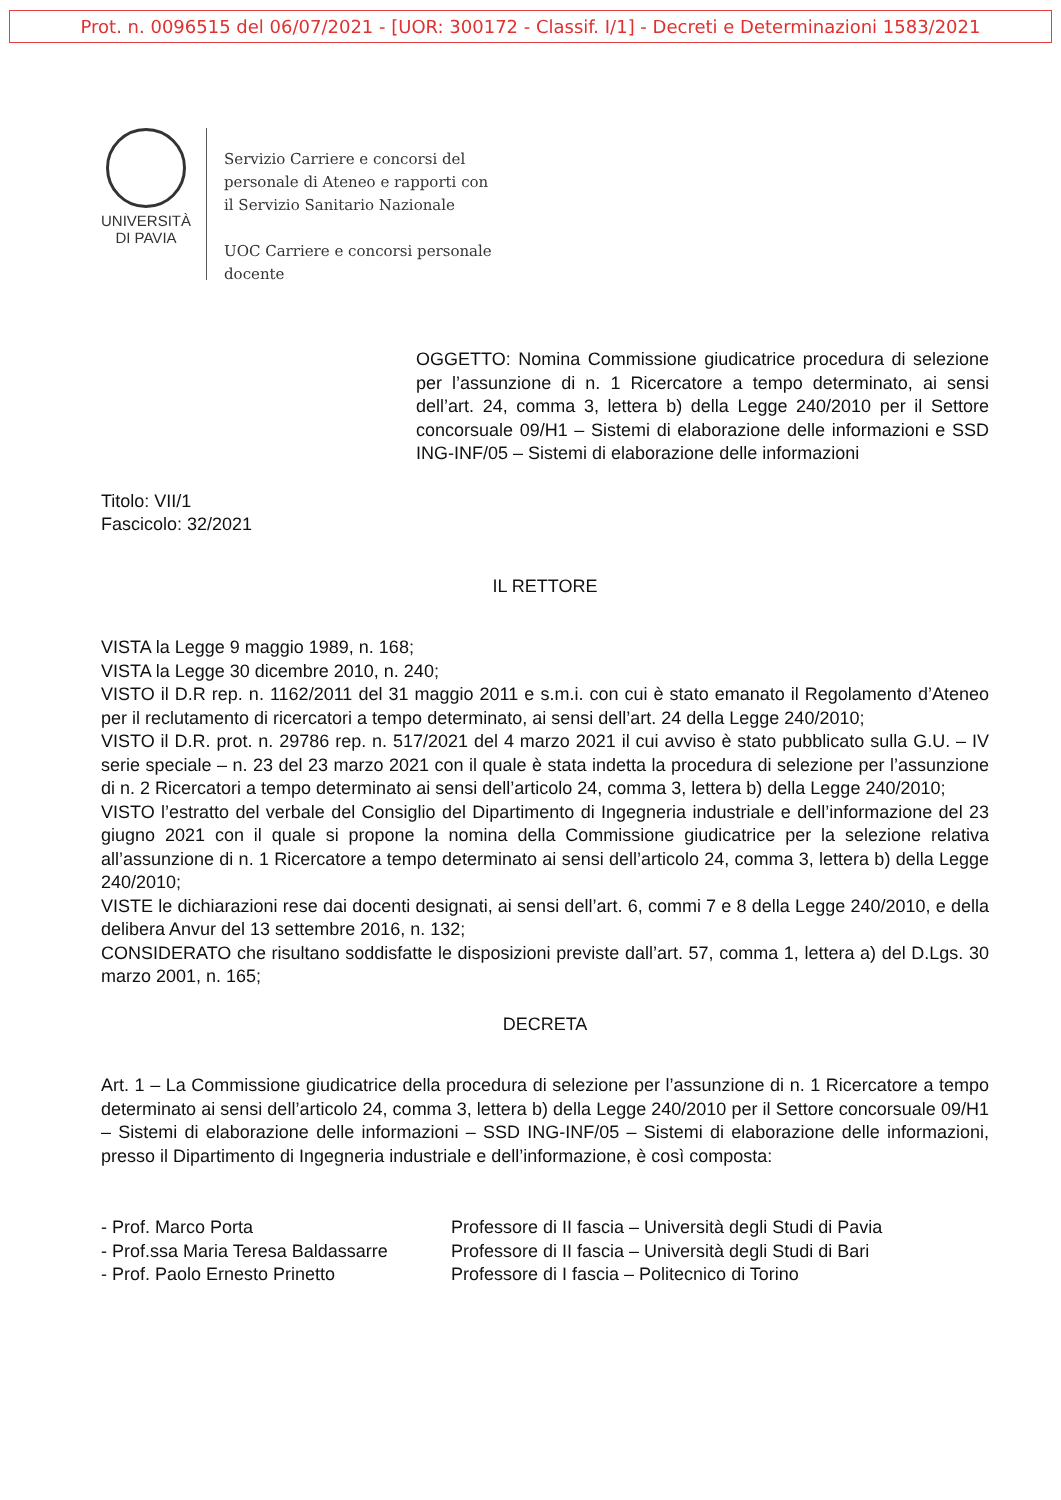Prot. n. 0096515 del 06/07/2021 - [UOR: 300172 - Classif. I/1] - Decreti e Determinazioni 1583/2021
UNIVERSITÀ
DI PAVIA
Servizio Carriere e concorsi del
personale di Ateneo e rapporti con
il Servizio Sanitario Nazionale
UOC Carriere e concorsi personale
docente
OGGETTO: Nomina Commissione giudicatrice procedura di selezione per l’assunzione di n. 1 Ricercatore a tempo determinato, ai sensi dell’art. 24, comma 3, lettera b) della Legge 240/2010 per il Settore concorsuale 09/H1 – Sistemi di elaborazione delle informazioni e SSD ING-INF/05 – Sistemi di elaborazione delle informazioni
Titolo: VII/1
Fascicolo: 32/2021
IL RETTORE
VISTA la Legge 9 maggio 1989, n. 168;
VISTA la Legge 30 dicembre 2010, n. 240;
VISTO il D.R rep. n. 1162/2011 del 31 maggio 2011 e s.m.i. con cui è stato emanato il Regolamento d’Ateneo per il reclutamento di ricercatori a tempo determinato, ai sensi dell’art. 24 della Legge 240/2010;
VISTO il D.R. prot. n. 29786 rep. n. 517/2021 del 4 marzo 2021 il cui avviso è stato pubblicato sulla G.U. – IV serie speciale – n. 23 del 23 marzo 2021 con il quale è stata indetta la procedura di selezione per l’assunzione di n. 2 Ricercatori a tempo determinato ai sensi dell’articolo 24, comma 3, lettera b) della Legge 240/2010;
VISTO l’estratto del verbale del Consiglio del Dipartimento di Ingegneria industriale e dell’informazione del 23 giugno 2021 con il quale si propone la nomina della Commissione giudicatrice per la selezione relativa all’assunzione di n. 1 Ricercatore a tempo determinato ai sensi dell’articolo 24, comma 3, lettera b) della Legge 240/2010;
VISTE le dichiarazioni rese dai docenti designati, ai sensi dell’art. 6, commi 7 e 8 della Legge 240/2010, e della delibera Anvur del 13 settembre 2016, n. 132;
CONSIDERATO che risultano soddisfatte le disposizioni previste dall’art. 57, comma 1, lettera a) del D.Lgs. 30 marzo 2001, n. 165;
DECRETA
Art. 1 – La Commissione giudicatrice della procedura di selezione per l’assunzione di n. 1 Ricercatore a tempo determinato ai sensi dell’articolo 24, comma 3, lettera b) della Legge 240/2010 per il Settore concorsuale 09/H1 – Sistemi di elaborazione delle informazioni – SSD ING-INF/05 – Sistemi di elaborazione delle informazioni, presso il Dipartimento di Ingegneria industriale e dell’informazione, è così composta:
| - Prof. Marco Porta | Professore di II fascia – Università degli Studi di Pavia |
| - Prof.ssa Maria Teresa Baldassarre | Professore di II fascia – Università degli Studi di Bari |
| - Prof. Paolo Ernesto Prinetto | Professore di I fascia – Politecnico di Torino |